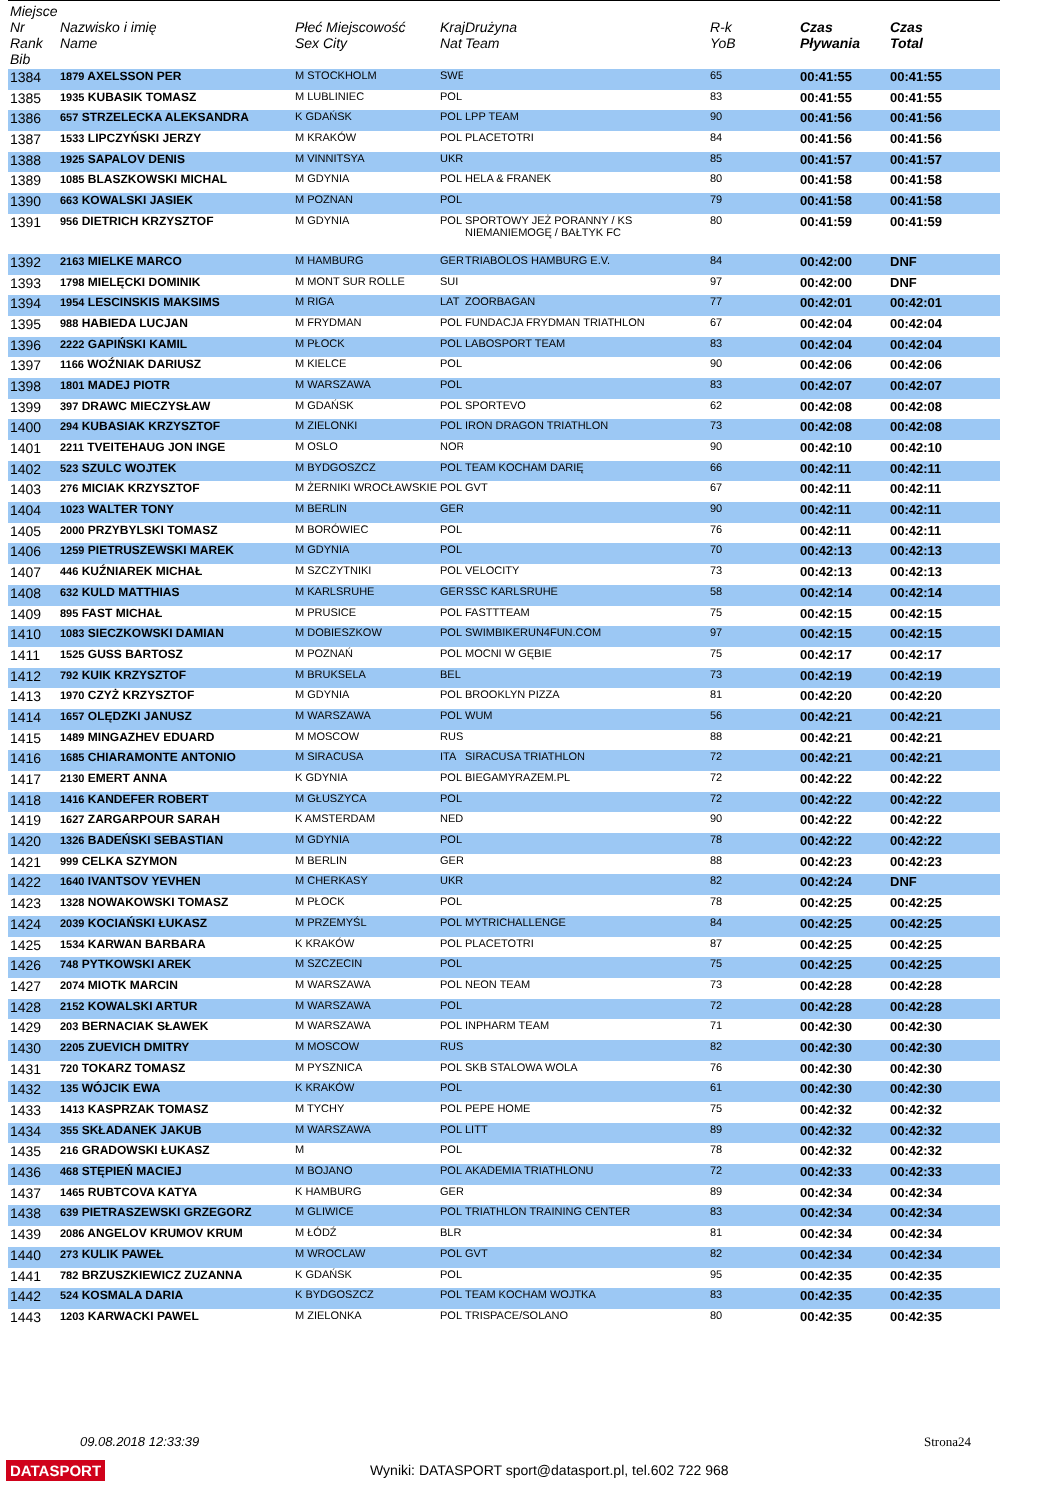| Miejsce Nr Rank Bib | Nazwisko i imię Name | Płeć Miejscowość Sex City | Kraj Nat | Drużyna Team | R-k YoB | Czas Pływania | Czas Total |
| --- | --- | --- | --- | --- | --- | --- | --- |
| 1384 | 1879 AXELSSON PER | M STOCKHOLM | SWE | | 65 | 00:41:55 | 00:41:55 |
| 1385 | 1935 KUBASIK TOMASZ | M LUBLINIEC | POL | | 83 | 00:41:55 | 00:41:55 |
| 1386 | 657 STRZELECKA ALEKSANDRA | K GDAŃSK | POL | LPP TEAM | 90 | 00:41:56 | 00:41:56 |
| 1387 | 1533 LIPCZYŃSKI JERZY | M KRAKÓW | POL | PLACETOTRI | 84 | 00:41:56 | 00:41:56 |
| 1388 | 1925 SAPALOV DENIS | M VINNITSYA | UKR | | 85 | 00:41:57 | 00:41:57 |
| 1389 | 1085 BLASZKOWSKI MICHAL | M GDYNIA | POL | HELA & FRANEK | 80 | 00:41:58 | 00:41:58 |
| 1390 | 663 KOWALSKI JASIEK | M POZNAN | POL | | 79 | 00:41:58 | 00:41:58 |
| 1391 | 956 DIETRICH KRZYSZTOF | M GDYNIA | POL | SPORTOWY JEŻ PORANNY / KS NIEMANIEMOGĘ / BAŁTYK FC | 80 | 00:41:59 | 00:41:59 |
| 1392 | 2163 MIELKE MARCO | M HAMBURG | GER | TRIABOLOS HAMBURG E.V. | 84 | 00:42:00 | DNF |
| 1393 | 1798 MIELĘCKI DOMINIK | M MONT SUR ROLLE | SUI | | 97 | 00:42:00 | DNF |
| 1394 | 1954 LESCINSKIS MAKSIMS | M RIGA | LAT | ZOORBAGAN | 77 | 00:42:01 | 00:42:01 |
| 1395 | 988 HABIEDA LUCJAN | M FRYDMAN | POL | FUNDACJA FRYDMAN TRIATHLON | 67 | 00:42:04 | 00:42:04 |
| 1396 | 2222 GAPIŃSKI KAMIL | M PŁOCK | POL | LABOSPORT TEAM | 83 | 00:42:04 | 00:42:04 |
| 1397 | 1166 WOŹNIAK DARIUSZ | M KIELCE | POL | | 90 | 00:42:06 | 00:42:06 |
| 1398 | 1801 MADEJ PIOTR | M WARSZAWA | POL | | 83 | 00:42:07 | 00:42:07 |
| 1399 | 397 DRAWC MIECZYSŁAW | M GDAŃSK | POL | SPORTEVO | 62 | 00:42:08 | 00:42:08 |
| 1400 | 294 KUBASIAK KRZYSZTOF | M ZIELONKI | POL | IRON DRAGON TRIATHLON | 73 | 00:42:08 | 00:42:08 |
| 1401 | 2211 TVEITEHAUG JON INGE | M OSLO | NOR | | 90 | 00:42:10 | 00:42:10 |
| 1402 | 523 SZULC WOJTEK | M BYDGOSZCZ | POL | TEAM KOCHAM DARIĘ | 66 | 00:42:11 | 00:42:11 |
| 1403 | 276 MICIAK KRZYSZTOF | M ŻERNIKI WROCŁAWSKIE | POL | GVT | 67 | 00:42:11 | 00:42:11 |
| 1404 | 1023 WALTER TONY | M BERLIN | GER | | 90 | 00:42:11 | 00:42:11 |
| 1405 | 2000 PRZYBYLSKI TOMASZ | M BORÓWIEC | POL | | 76 | 00:42:11 | 00:42:11 |
| 1406 | 1259 PIETRUSZEWSKI MAREK | M GDYNIA | POL | | 70 | 00:42:13 | 00:42:13 |
| 1407 | 446 KUŹNIAREK MICHAŁ | M SZCZYTNIKI | POL | VELOCITY | 73 | 00:42:13 | 00:42:13 |
| 1408 | 632 KULD MATTHIAS | M KARLSRUHE | GER | SSC KARLSRUHE | 58 | 00:42:14 | 00:42:14 |
| 1409 | 895 FAST MICHAŁ | M PRUSICE | POL | FASTTTEAM | 75 | 00:42:15 | 00:42:15 |
| 1410 | 1083 SIECZKOWSKI DAMIAN | M DOBIESZKOW | POL | SWIMBIKERUN4FUN.COM | 97 | 00:42:15 | 00:42:15 |
| 1411 | 1525 GUSS BARTOSZ | M POZNAŃ | POL | MOCNI W GĘBIE | 75 | 00:42:17 | 00:42:17 |
| 1412 | 792 KUIK KRZYSZTOF | M BRUKSELA | BEL | | 73 | 00:42:19 | 00:42:19 |
| 1413 | 1970 CZYŻ KRZYSZTOF | M GDYNIA | POL | BROOKLYN PIZZA | 81 | 00:42:20 | 00:42:20 |
| 1414 | 1657 OLĘDZKI JANUSZ | M WARSZAWA | POL | WUM | 56 | 00:42:21 | 00:42:21 |
| 1415 | 1489 MINGAZHEV EDUARD | M MOSCOW | RUS | | 88 | 00:42:21 | 00:42:21 |
| 1416 | 1685 CHIARAMONTE ANTONIO | M SIRACUSA | ITA | SIRACUSA TRIATHLON | 72 | 00:42:21 | 00:42:21 |
| 1417 | 2130 EMERT ANNA | K GDYNIA | POL | BIEGAMYRAZEM.PL | 72 | 00:42:22 | 00:42:22 |
| 1418 | 1416 KANDEFER ROBERT | M GŁUSZYCA | POL | | 72 | 00:42:22 | 00:42:22 |
| 1419 | 1627 ZARGARPOUR SARAH | K AMSTERDAM | NED | | 90 | 00:42:22 | 00:42:22 |
| 1420 | 1326 BADEŃSKI SEBASTIAN | M GDYNIA | POL | | 78 | 00:42:22 | 00:42:22 |
| 1421 | 999 CELKA SZYMON | M BERLIN | GER | | 88 | 00:42:23 | 00:42:23 |
| 1422 | 1640 IVANTSOV YEVHEN | M CHERKASY | UKR | | 82 | 00:42:24 | DNF |
| 1423 | 1328 NOWAKOWSKI TOMASZ | M PŁOCK | POL | | 78 | 00:42:25 | 00:42:25 |
| 1424 | 2039 KOCIAŃSKI ŁUKASZ | M PRZEMYŚL | POL | MYTRICHALLENGE | 84 | 00:42:25 | 00:42:25 |
| 1425 | 1534 KARWAN BARBARA | K KRAKÓW | POL | PLACETOTRI | 87 | 00:42:25 | 00:42:25 |
| 1426 | 748 PYTKOWSKI AREK | M SZCZECIN | POL | | 75 | 00:42:25 | 00:42:25 |
| 1427 | 2074 MIOTK MARCIN | M WARSZAWA | POL | NEON TEAM | 73 | 00:42:28 | 00:42:28 |
| 1428 | 2152 KOWALSKI ARTUR | M WARSZAWA | POL | | 72 | 00:42:28 | 00:42:28 |
| 1429 | 203 BERNACIAK SŁAWEK | M WARSZAWA | POL | INPHARM TEAM | 71 | 00:42:30 | 00:42:30 |
| 1430 | 2205 ZUEVICH DMITRY | M MOSCOW | RUS | | 82 | 00:42:30 | 00:42:30 |
| 1431 | 720 TOKARZ TOMASZ | M PYSZNICA | POL | SKB STALOWA WOLA | 76 | 00:42:30 | 00:42:30 |
| 1432 | 135 WÓJCIK EWA | K KRAKÓW | POL | | 61 | 00:42:30 | 00:42:30 |
| 1433 | 1413 KASPRZAK TOMASZ | M TYCHY | POL | PEPE HOME | 75 | 00:42:32 | 00:42:32 |
| 1434 | 355 SKŁADANEK JAKUB | M WARSZAWA | POL | LITT | 89 | 00:42:32 | 00:42:32 |
| 1435 | 216 GRADOWSKI ŁUKASZ | M | POL | | 78 | 00:42:32 | 00:42:32 |
| 1436 | 468 STĘPIEŃ MACIEJ | M BOJANO | POL | AKADEMIA TRIATHLONU | 72 | 00:42:33 | 00:42:33 |
| 1437 | 1465 RUBTCOVA KATYA | K HAMBURG | GER | | 89 | 00:42:34 | 00:42:34 |
| 1438 | 639 PIETRASZEWSKI GRZEGORZ | M GLIWICE | POL | TRIATHLON TRAINING CENTER | 83 | 00:42:34 | 00:42:34 |
| 1439 | 2086 ANGELOV KRUMOV KRUM | M ŁÓDŹ | BLR | | 81 | 00:42:34 | 00:42:34 |
| 1440 | 273 KULIK PAWEŁ | M WROCLAW | POL | GVT | 82 | 00:42:34 | 00:42:34 |
| 1441 | 782 BRZUSZKIEWICZ ZUZANNA | K GDAŃSK | POL | | 95 | 00:42:35 | 00:42:35 |
| 1442 | 524 KOSMALA DARIA | K BYDGOSZCZ | POL | TEAM KOCHAM WOJTKA | 83 | 00:42:35 | 00:42:35 |
| 1443 | 1203 KARWACKI PAWEL | M ZIELONKA | POL | TRISPACE/SOLANO | 80 | 00:42:35 | 00:42:35 |
09.08.2018 12:33:39 Strona24
DATASPORT
Wyniki: DATASPORT sport@datasport.pl, tel.602 722 968